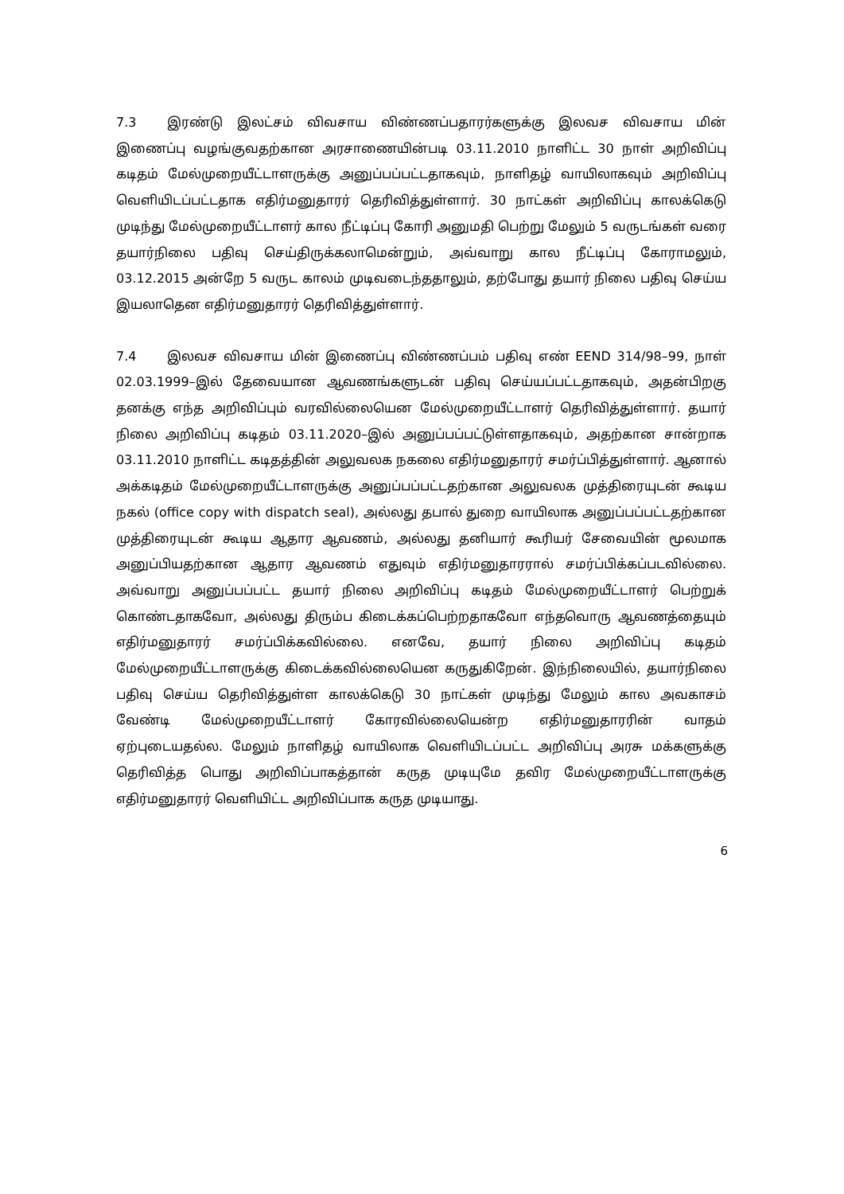7.3 இரண்டு இலட்சம் விவசாய விண்ணப்பதாரர்களுக்கு இலவச விவசாய மின் இணைப்பு வழங்குவதற்கான அரசாணையின்படி 03.11.2010 நாளிட்ட 30 நாள் அறிவிப்பு கடிதம் மேல்முறையீட்டாளருக்கு அனுப்பப்பட்டதாகவும், நாளிதழ் வாயிலாகவும் அறிவிப்பு வெளியிடப்பட்டதாக எதிர்மனுதாரர் தெரிவித்துள்ளார். 30 நாட்கள் அறிவிப்பு காலக்கெடு முடிந்து மேல்முறையீட்டாளர் கால நீட்டிப்பு கோரி அனுமதி பெற்று மேலும் 5 வருடங்கள் வரை தயார்நிலை பதிவு செய்திருக்கலாமென்றும், அவ்வாறு கால நீட்டிப்பு கோராமலும், 03.12.2015 அன்றே 5 வருட காலம் முடிவடைந்ததாலும், தற்போது தயார் நிலை பதிவு செய்ய இயலாதென எதிர்மனுதாரர் தெரிவித்துள்ளார்.
7.4 இலவச விவசாய மின் இணைப்பு விண்ணப்பம் பதிவு எண் EEND 314/98–99, நாள் 02.03.1999–இல் தேவையான ஆவணங்களுடன் பதிவு செய்யப்பட்டதாகவும், அதன்பிறகு தனக்கு எந்த அறிவிப்பும் வரவில்லையென மேல்முறையீட்டாளர் தெரிவித்துள்ளார். தயார் நிலை அறிவிப்பு கடிதம் 03.11.2020–இல் அனுப்பப்பட்டுள்ளதாகவும், அதற்கான சான்றாக 03.11.2010 நாளிட்ட கடிதத்தின் அலுவலக நகலை எதிர்மனுதாரர் சமர்ப்பித்துள்ளார். ஆனால் அக்கடிதம் மேல்முறையீட்டாளருக்கு அனுப்பப்பட்டதற்கான அலுவலக முத்திரையுடன் கூடிய நகல் (office copy with dispatch seal), அல்லது தபால் துறை வாயிலாக அனுப்பப்பட்டதற்கான முத்திரையுடன் கூடிய ஆதார ஆவணம், அல்லது தனியார் கூரியர் சேவையின் மூலமாக அனுப்பியதற்கான ஆதார ஆவணம் எதுவும் எதிர்மனுதாரரால் சமர்ப்பிக்கப்படவில்லை. அவ்வாறு அனுப்பப்பட்ட தயார் நிலை அறிவிப்பு கடிதம் மேல்முறையீட்டாளர் பெற்றுக் கொண்டதாகவோ, அல்லது திரும்ப கிடைக்கப்பெற்றதாகவோ எந்தவொரு ஆவணத்தையும் எதிர்மனுதாரர் சமர்ப்பிக்கவில்லை. எனவே, தயார் நிலை அறிவிப்பு கடிதம் மேல்முறையீட்டாளருக்கு கிடைக்கவில்லையென கருதுகிறேன். இந்நிலையில், தயார்நிலை பதிவு செய்ய தெரிவித்துள்ள காலக்கெடு 30 நாட்கள் முடிந்து மேலும் கால அவகாசம் வேண்டி மேல்முறையீட்டாளர் கோரவில்லையென்ற எதிர்மனுதாரரின் வாதம் ஏற்புடையதல்ல. மேலும் நாளிதழ் வாயிலாக வெளியிடப்பட்ட அறிவிப்பு அரசு மக்களுக்கு தெரிவித்த பொது அறிவிப்பாகத்தான் கருத முடியுமே தவிர மேல்முறையீட்டாளருக்கு எதிர்மனுதாரர் வெளியிட்ட அறிவிப்பாக கருத முடியாது.
6